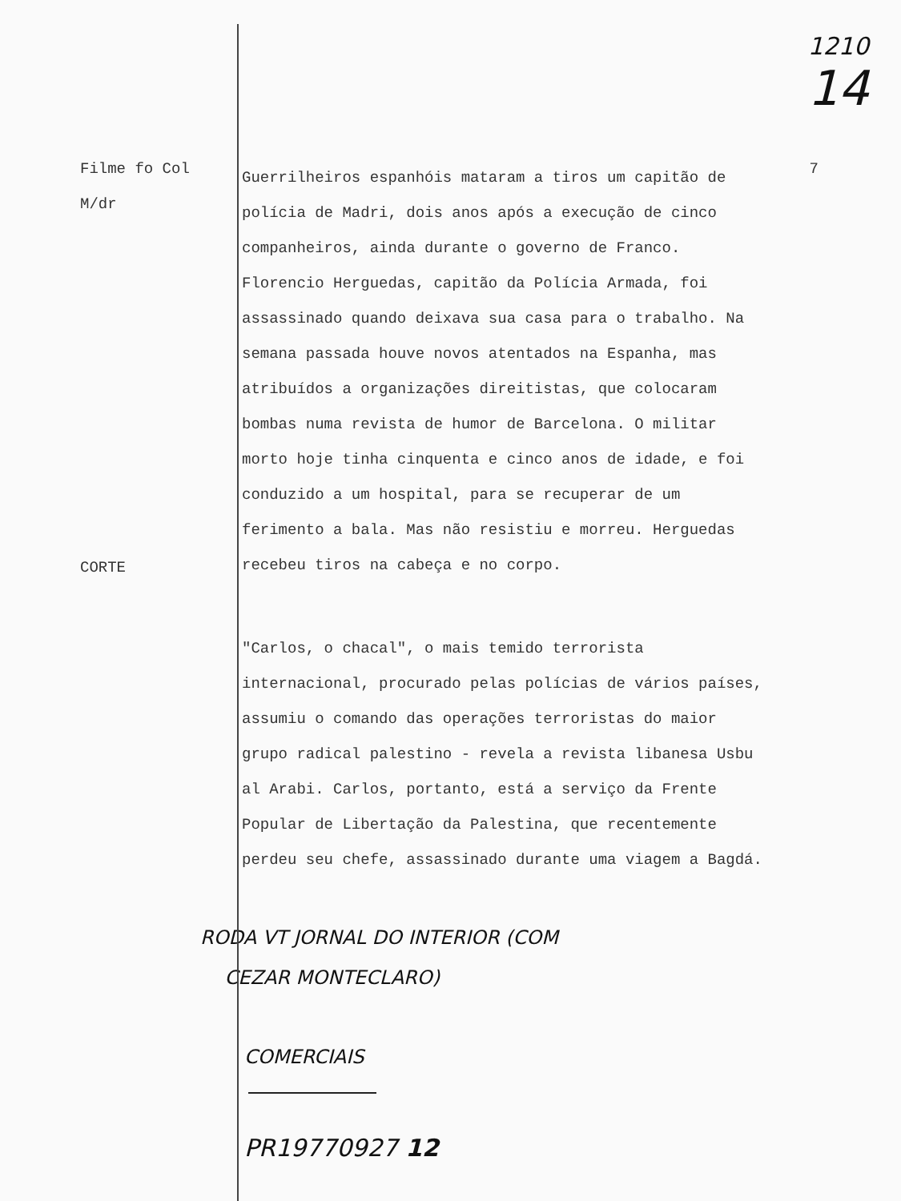1210
14
Filme fo Col
M/dr
Guerrilheiros espanhóis mataram a tiros um capitão de polícia de Madri, dois anos após a execução de cinco companheiros, ainda durante o governo de Franco. Florencio Herguedas, capitão da Polícia Armada, foi assassinado quando deixava sua casa para o trabalho. Na semana passada houve novos atentados na Espanha, mas atribuídos a organizações direitistas, que colocaram bombas numa revista de humor de Barcelona. O militar morto hoje tinha cinquenta e cinco anos de idade, e foi conduzido a um hospital, para se recuperar de um ferimento a bala. Mas não resistiu e morreu. Herguedas recebeu tiros na cabeça e no corpo.
7
CORTE
"Carlos, o chacal", o mais temido terrorista internacional, procurado pelas polícias de vários países, assumiu o comando das operações terroristas do maior grupo radical palestino - revela a revista libanesa Usbu al Arabi. Carlos, portanto, está a serviço da Frente Popular de Libertação da Palestina, que recentemente perdeu seu chefe, assassinado durante uma viagem a Bagdá.
RODA VT JORNAL DO INTERIOR (COM
CEZAR MONTECLARO)
COMERCIAIS
PR19770927 12